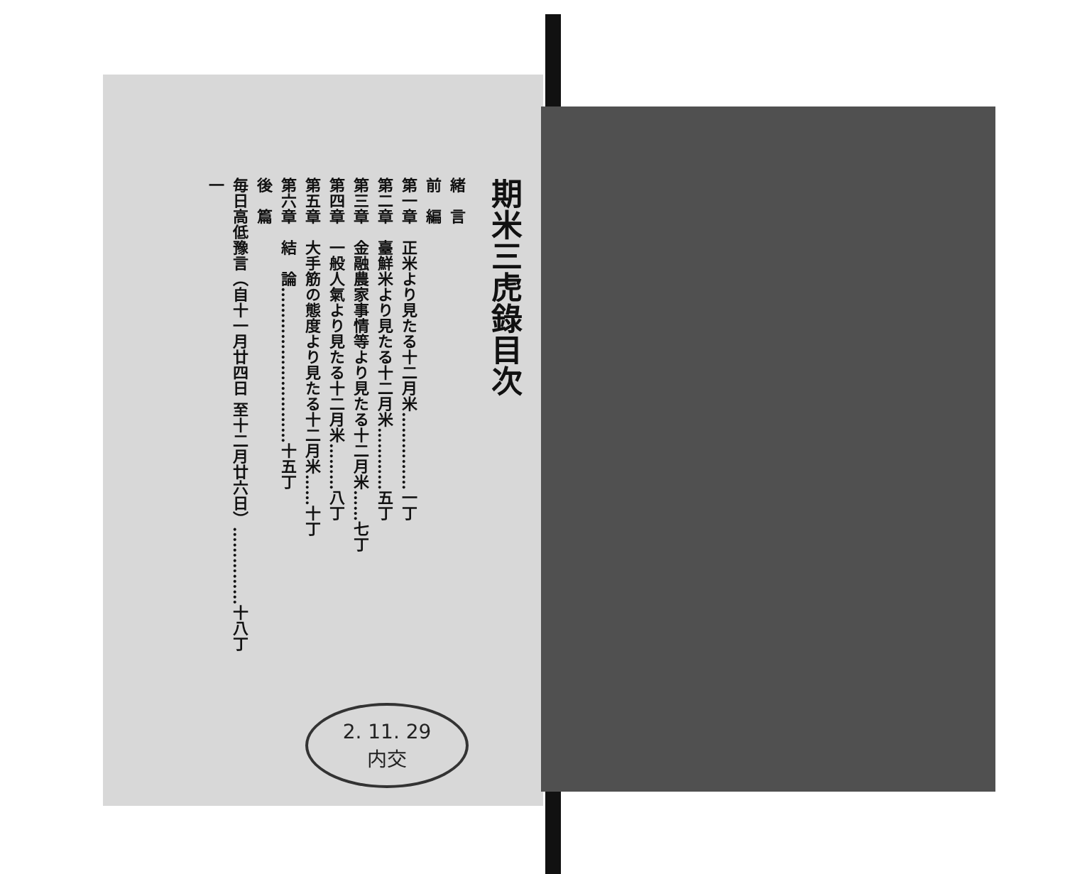期米三虎錄目次
緒　言
前　編
第一章　正米より見たる十二月米……………一丁
第二章　臺鮮米より見たる十二月米…………五丁
第三章　金融農家事情等より見たる十二月米……七丁
第四章　一般人氣より見たる十二月米………八丁
第五章　大手筋の態度より見たる十二月米……十丁
第六章　結　論…………………………十五丁
後　篇
毎日高低豫言（自十一月廿四日 至十二月廿六日）……………十八丁
一
2. 11. 29
内交